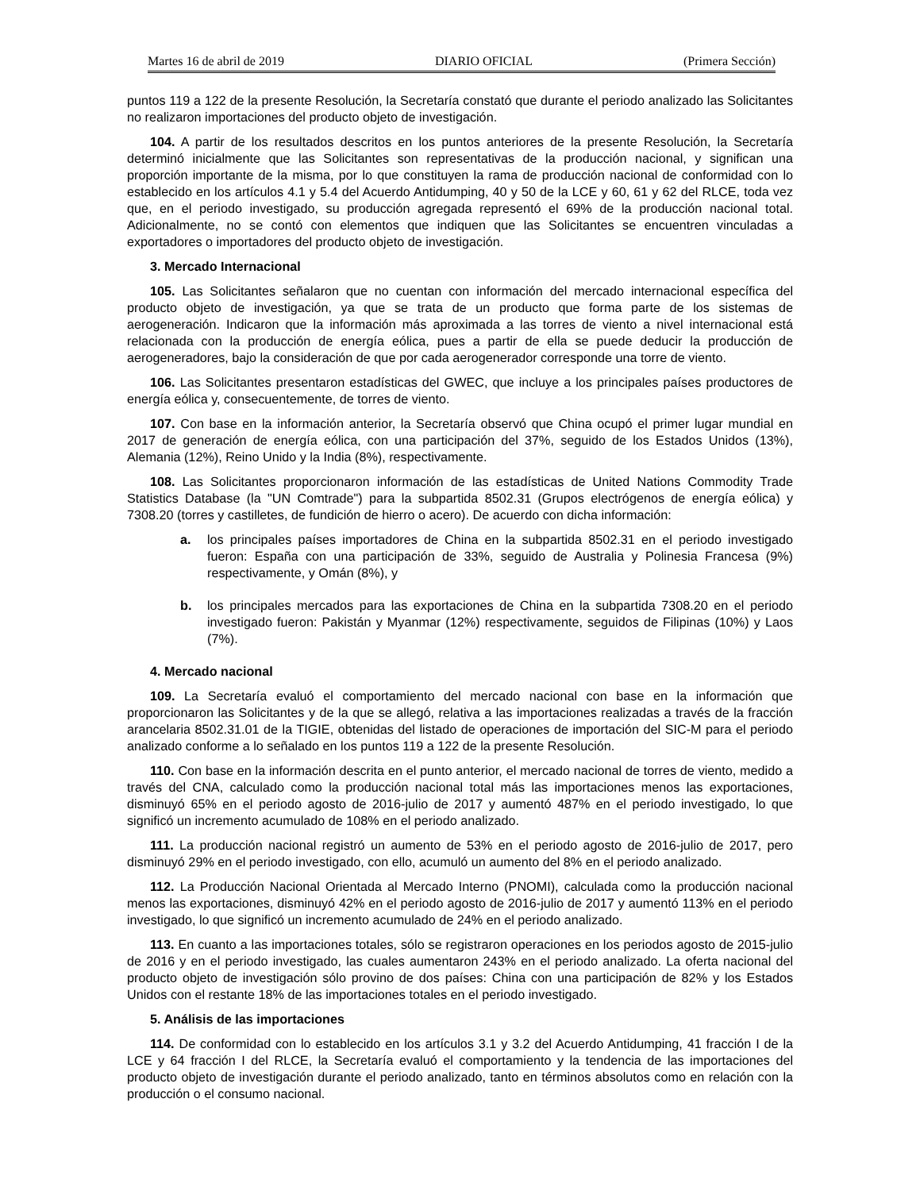Martes 16 de abril de 2019 DIARIO OFICIAL (Primera Sección)
puntos 119 a 122 de la presente Resolución, la Secretaría constató que durante el periodo analizado las Solicitantes no realizaron importaciones del producto objeto de investigación.
104. A partir de los resultados descritos en los puntos anteriores de la presente Resolución, la Secretaría determinó inicialmente que las Solicitantes son representativas de la producción nacional, y significan una proporción importante de la misma, por lo que constituyen la rama de producción nacional de conformidad con lo establecido en los artículos 4.1 y 5.4 del Acuerdo Antidumping, 40 y 50 de la LCE y 60, 61 y 62 del RLCE, toda vez que, en el periodo investigado, su producción agregada representó el 69% de la producción nacional total. Adicionalmente, no se contó con elementos que indiquen que las Solicitantes se encuentren vinculadas a exportadores o importadores del producto objeto de investigación.
3. Mercado Internacional
105. Las Solicitantes señalaron que no cuentan con información del mercado internacional específica del producto objeto de investigación, ya que se trata de un producto que forma parte de los sistemas de aerogeneración. Indicaron que la información más aproximada a las torres de viento a nivel internacional está relacionada con la producción de energía eólica, pues a partir de ella se puede deducir la producción de aerogeneradores, bajo la consideración de que por cada aerogenerador corresponde una torre de viento.
106. Las Solicitantes presentaron estadísticas del GWEC, que incluye a los principales países productores de energía eólica y, consecuentemente, de torres de viento.
107. Con base en la información anterior, la Secretaría observó que China ocupó el primer lugar mundial en 2017 de generación de energía eólica, con una participación del 37%, seguido de los Estados Unidos (13%), Alemania (12%), Reino Unido y la India (8%), respectivamente.
108. Las Solicitantes proporcionaron información de las estadísticas de United Nations Commodity Trade Statistics Database (la "UN Comtrade") para la subpartida 8502.31 (Grupos electrógenos de energía eólica) y 7308.20 (torres y castilletes, de fundición de hierro o acero). De acuerdo con dicha información:
a. los principales países importadores de China en la subpartida 8502.31 en el periodo investigado fueron: España con una participación de 33%, seguido de Australia y Polinesia Francesa (9%) respectivamente, y Omán (8%), y
b. los principales mercados para las exportaciones de China en la subpartida 7308.20 en el periodo investigado fueron: Pakistán y Myanmar (12%) respectivamente, seguidos de Filipinas (10%) y Laos (7%).
4. Mercado nacional
109. La Secretaría evaluó el comportamiento del mercado nacional con base en la información que proporcionaron las Solicitantes y de la que se allegó, relativa a las importaciones realizadas a través de la fracción arancelaria 8502.31.01 de la TIGIE, obtenidas del listado de operaciones de importación del SIC-M para el periodo analizado conforme a lo señalado en los puntos 119 a 122 de la presente Resolución.
110. Con base en la información descrita en el punto anterior, el mercado nacional de torres de viento, medido a través del CNA, calculado como la producción nacional total más las importaciones menos las exportaciones, disminuyó 65% en el periodo agosto de 2016-julio de 2017 y aumentó 487% en el periodo investigado, lo que significó un incremento acumulado de 108% en el periodo analizado.
111. La producción nacional registró un aumento de 53% en el periodo agosto de 2016-julio de 2017, pero disminuyó 29% en el periodo investigado, con ello, acumuló un aumento del 8% en el periodo analizado.
112. La Producción Nacional Orientada al Mercado Interno (PNOMI), calculada como la producción nacional menos las exportaciones, disminuyó 42% en el periodo agosto de 2016-julio de 2017 y aumentó 113% en el periodo investigado, lo que significó un incremento acumulado de 24% en el periodo analizado.
113. En cuanto a las importaciones totales, sólo se registraron operaciones en los periodos agosto de 2015-julio de 2016 y en el periodo investigado, las cuales aumentaron 243% en el periodo analizado. La oferta nacional del producto objeto de investigación sólo provino de dos países: China con una participación de 82% y los Estados Unidos con el restante 18% de las importaciones totales en el periodo investigado.
5. Análisis de las importaciones
114. De conformidad con lo establecido en los artículos 3.1 y 3.2 del Acuerdo Antidumping, 41 fracción I de la LCE y 64 fracción I del RLCE, la Secretaría evaluó el comportamiento y la tendencia de las importaciones del producto objeto de investigación durante el periodo analizado, tanto en términos absolutos como en relación con la producción o el consumo nacional.